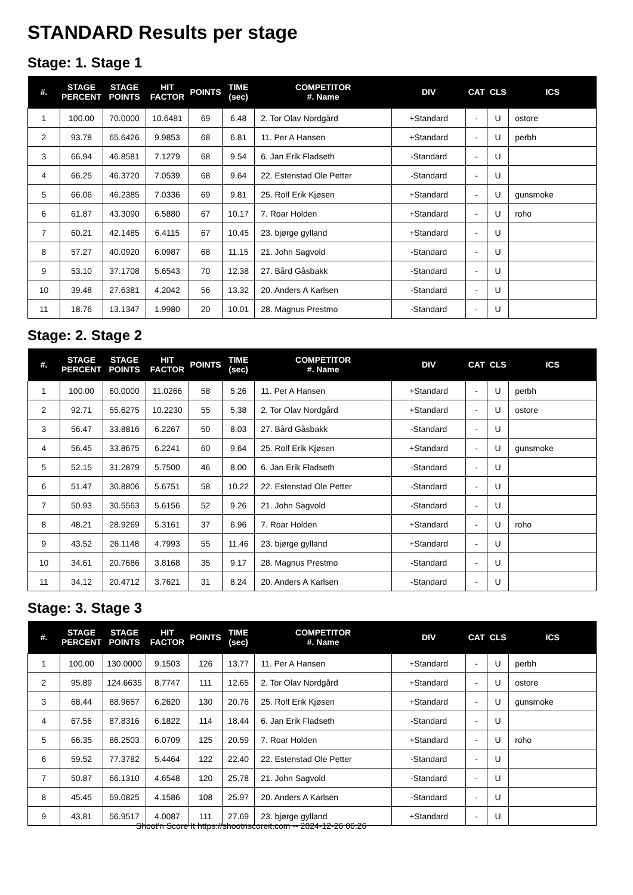STANDARD Results per stage
Stage: 1. Stage 1
| #. | STAGE PERCENT | STAGE POINTS | HIT FACTOR | POINTS | TIME (sec) | COMPETITOR #. Name | DIV | CAT | CLS | ICS |
| --- | --- | --- | --- | --- | --- | --- | --- | --- | --- | --- |
| 1 | 100.00 | 70.0000 | 10.6481 | 69 | 6.48 | 2. Tor Olav Nordgård | +Standard | - | U | ostore |
| 2 | 93.78 | 65.6426 | 9.9853 | 68 | 6.81 | 11. Per A Hansen | +Standard | - | U | perbh |
| 3 | 66.94 | 46.8581 | 7.1279 | 68 | 9.54 | 6. Jan Erik Fladseth | -Standard | - | U | |
| 4 | 66.25 | 46.3720 | 7.0539 | 68 | 9.64 | 22. Estenstad Ole Petter | -Standard | - | U | |
| 5 | 66.06 | 46.2385 | 7.0336 | 69 | 9.81 | 25. Rolf Erik Kjøsen | +Standard | - | U | gunsmoke |
| 6 | 61.87 | 43.3090 | 6.5880 | 67 | 10.17 | 7. Roar Holden | +Standard | - | U | roho |
| 7 | 60.21 | 42.1485 | 6.4115 | 67 | 10.45 | 23. bjørge gylland | +Standard | - | U | |
| 8 | 57.27 | 40.0920 | 6.0987 | 68 | 11.15 | 21. John Sagvold | -Standard | - | U | |
| 9 | 53.10 | 37.1708 | 5.6543 | 70 | 12.38 | 27. Bård Gåsbakk | -Standard | - | U | |
| 10 | 39.48 | 27.6381 | 4.2042 | 56 | 13.32 | 20. Anders A Karlsen | -Standard | - | U | |
| 11 | 18.76 | 13.1347 | 1.9980 | 20 | 10.01 | 28. Magnus Prestmo | -Standard | - | U | |
Stage: 2. Stage 2
| #. | STAGE PERCENT | STAGE POINTS | HIT FACTOR | POINTS | TIME (sec) | COMPETITOR #. Name | DIV | CAT | CLS | ICS |
| --- | --- | --- | --- | --- | --- | --- | --- | --- | --- | --- |
| 1 | 100.00 | 60.0000 | 11.0266 | 58 | 5.26 | 11. Per A Hansen | +Standard | - | U | perbh |
| 2 | 92.71 | 55.6275 | 10.2230 | 55 | 5.38 | 2. Tor Olav Nordgård | +Standard | - | U | ostore |
| 3 | 56.47 | 33.8816 | 6.2267 | 50 | 8.03 | 27. Bård Gåsbakk | -Standard | - | U | |
| 4 | 56.45 | 33.8675 | 6.2241 | 60 | 9.64 | 25. Rolf Erik Kjøsen | +Standard | - | U | gunsmoke |
| 5 | 52.15 | 31.2879 | 5.7500 | 46 | 8.00 | 6. Jan Erik Fladseth | -Standard | - | U | |
| 6 | 51.47 | 30.8806 | 5.6751 | 58 | 10.22 | 22. Estenstad Ole Petter | -Standard | - | U | |
| 7 | 50.93 | 30.5563 | 5.6156 | 52 | 9.26 | 21. John Sagvold | -Standard | - | U | |
| 8 | 48.21 | 28.9269 | 5.3161 | 37 | 6.96 | 7. Roar Holden | +Standard | - | U | roho |
| 9 | 43.52 | 26.1148 | 4.7993 | 55 | 11.46 | 23. bjørge gylland | +Standard | - | U | |
| 10 | 34.61 | 20.7686 | 3.8168 | 35 | 9.17 | 28. Magnus Prestmo | -Standard | - | U | |
| 11 | 34.12 | 20.4712 | 3.7621 | 31 | 8.24 | 20. Anders A Karlsen | -Standard | - | U | |
Stage: 3. Stage 3
| #. | STAGE PERCENT | STAGE POINTS | HIT FACTOR | POINTS | TIME (sec) | COMPETITOR #. Name | DIV | CAT | CLS | ICS |
| --- | --- | --- | --- | --- | --- | --- | --- | --- | --- | --- |
| 1 | 100.00 | 130.0000 | 9.1503 | 126 | 13.77 | 11. Per A Hansen | +Standard | - | U | perbh |
| 2 | 95.89 | 124.6635 | 8.7747 | 111 | 12.65 | 2. Tor Olav Nordgård | +Standard | - | U | ostore |
| 3 | 68.44 | 88.9657 | 6.2620 | 130 | 20.76 | 25. Rolf Erik Kjøsen | +Standard | - | U | gunsmoke |
| 4 | 67.56 | 87.8316 | 6.1822 | 114 | 18.44 | 6. Jan Erik Fladseth | -Standard | - | U | |
| 5 | 66.35 | 86.2503 | 6.0709 | 125 | 20.59 | 7. Roar Holden | +Standard | - | U | roho |
| 6 | 59.52 | 77.3782 | 5.4464 | 122 | 22.40 | 22. Estenstad Ole Petter | -Standard | - | U | |
| 7 | 50.87 | 66.1310 | 4.6548 | 120 | 25.78 | 21. John Sagvold | -Standard | - | U | |
| 8 | 45.45 | 59.0825 | 4.1586 | 108 | 25.97 | 20. Anders A Karlsen | -Standard | - | U | |
| 9 | 43.81 | 56.9517 | 4.0087 | 111 | 27.69 | 23. bjørge gylland | +Standard | - | U | |
Shoot'n Score It https://shootnscoreit.com -- 2024-12-26 06:26